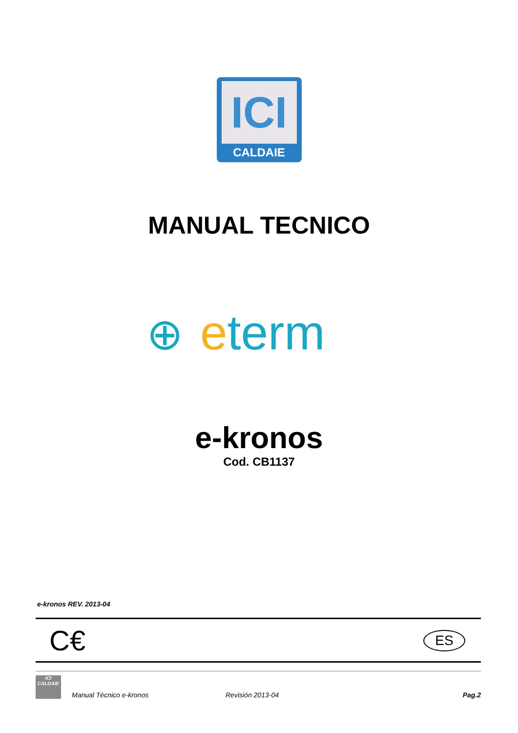ICI
CALDAIE
MANUAL TECNICO
⊕ eterm
e-kronos
Cod. CB1137
e-kronos REV. 2013-04
C€ ES
ICI
CALDAIE
Manual Técnico e-kronos Revisión 2013-04 Pag.2